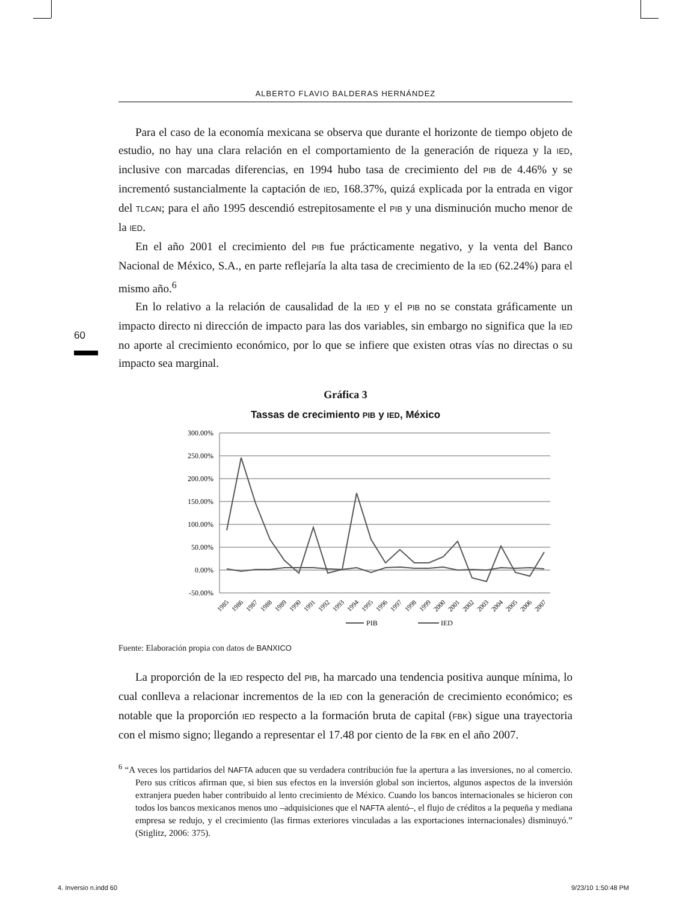ALBERTO FLAVIO BALDERAS HERNÁNDEZ
60
Para el caso de la economía mexicana se observa que durante el horizonte de tiempo objeto de estudio, no hay una clara relación en el comportamiento de la generación de riqueza y la IED, inclusive con marcadas diferencias, en 1994 hubo tasa de crecimiento del PIB de 4.46% y se incrementó sustancialmente la captación de IED, 168.37%, quizá explicada por la entrada en vigor del TLCAN; para el año 1995 descendió estrepitosamente el PIB y una disminución mucho menor de la IED.
En el año 2001 el crecimiento del PIB fue prácticamente negativo, y la venta del Banco Nacional de México, S.A., en parte reflejaría la alta tasa de crecimiento de la IED (62.24%) para el mismo año.<sup>6</sup>
En lo relativo a la relación de causalidad de la IED y el PIB no se constata gráficamente un impacto directo ni dirección de impacto para las dos variables, sin embargo no significa que la IED no aporte al crecimiento económico, por lo que se infiere que existen otras vías no directas o su impacto sea marginal.
Gráfica 3
Tassas de crecimiento PIB y IED, México
300.00%
250.00%
200.00%
150.00%
100.00%
50.00%
0.00%
-50.00%
1985
1986
1987
1988
1989
1990
1991
1992
1993
1994
1995
1996
1997
1998
1999
2000
2001
2002
2003
2004
2005
2006
2007
PIB
IED
Fuente: Elaboración propia con datos de BANXICO
La proporción de la IED respecto del PIB, ha marcado una tendencia positiva aunque mínima, lo cual conlleva a relacionar incrementos de la IED con la generación de crecimiento económico; es notable que la proporción IED respecto a la formación bruta de capital (FBK) sigue una trayectoria con el mismo signo; llegando a representar el 17.48 por ciento de la FBK en el año 2007.
<sup>6</sup> “A veces los partidarios del NAFTA aducen que su verdadera contribución fue la apertura a las inversiones, no al comercio. Pero sus críticos afirman que, si bien sus efectos en la inversión global son inciertos, algunos aspectos de la inversión extranjera pueden haber contribuido al lento crecimiento de México. Cuando los bancos internacionales se hicieron con todos los bancos mexicanos menos uno –adquisiciones que el NAFTA alentó–, el flujo de créditos a la pequeña y mediana empresa se redujo, y el crecimiento (las firmas exteriores vinculadas a las exportaciones internacionales) disminuyó.” (Stiglitz, 2006: 375).
4. Inversio n.indd 60 9/23/10 1:50:48 PM